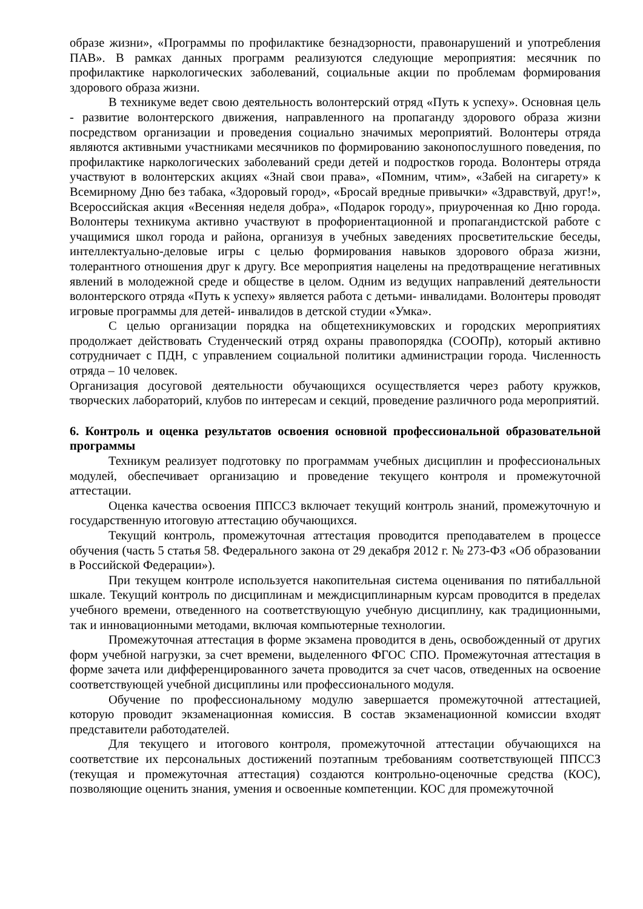образе жизни», «Программы по профилактике безнадзорности, правонарушений и употребления ПАВ». В рамках данных программ реализуются следующие мероприятия: месячник по профилактике наркологических заболеваний, социальные акции по проблемам формирования здорового образа жизни.
В техникуме ведет свою деятельность волонтерский отряд «Путь к успеху». Основная цель - развитие волонтерского движения, направленного на пропаганду здорового образа жизни посредством организации и проведения социально значимых мероприятий. Волонтеры отряда являются активными участниками месячников по формированию законопослушного поведения, по профилактике наркологических заболеваний среди детей и подростков города. Волонтеры отряда участвуют в волонтерских акциях «Знай свои права», «Помним, чтим», «Забей на сигарету» к Всемирному Дню без табака, «Здоровый город», «Бросай вредные привычки» «Здравствуй, друг!», Всероссийская акция «Весенняя неделя добра», «Подарок городу», приуроченная ко Дню города. Волонтеры техникума активно участвуют в профориентационной и пропагандистской работе с учащимися школ города и района, организуя в учебных заведениях просветительские беседы, интеллектуально-деловые игры с целью формирования навыков здорового образа жизни, толерантного отношения друг к другу. Все мероприятия нацелены на предотвращение негативных явлений в молодежной среде и обществе в целом. Одним из ведущих направлений деятельности волонтерского отряда «Путь к успеху» является работа с детьми- инвалидами. Волонтеры проводят игровые программы для детей- инвалидов в детской студии «Умка».
С целью организации порядка на общетехникумовских и городских мероприятиях продолжает действовать Студенческий отряд охраны правопорядка (СООПр), который активно сотрудничает с ПДН, с управлением социальной политики администрации города. Численность отряда – 10 человек.
Организация досуговой деятельности обучающихся осуществляется через работу кружков, творческих лабораторий, клубов по интересам и секций, проведение различного рода мероприятий.
6. Контроль и оценка результатов освоения основной профессиональной образовательной программы
Техникум реализует подготовку по программам учебных дисциплин и профессиональных модулей, обеспечивает организацию и проведение текущего контроля и промежуточной аттестации.
Оценка качества освоения ППССЗ включает текущий контроль знаний, промежуточную и государственную итоговую аттестацию обучающихся.
Текущий контроль, промежуточная аттестация проводится преподавателем в процессе обучения (часть 5 статья 58. Федерального закона от 29 декабря 2012 г. № 273-ФЗ «Об образовании в Российской Федерации»).
При текущем контроле используется накопительная система оценивания по пятибалльной шкале. Текущий контроль по дисциплинам и междисциплинарным курсам проводится в пределах учебного времени, отведенного на соответствующую учебную дисциплину, как традиционными, так и инновационными методами, включая компьютерные технологии.
Промежуточная аттестация в форме экзамена проводится в день, освобожденный от других форм учебной нагрузки, за счет времени, выделенного ФГОС СПО. Промежуточная аттестация в форме зачета или дифференцированного зачета проводится за счет часов, отведенных на освоение соответствующей учебной дисциплины или профессионального модуля.
Обучение по профессиональному модулю завершается промежуточной аттестацией, которую проводит экзаменационная комиссия. В состав экзаменационной комиссии входят представители работодателей.
Для текущего и итогового контроля, промежуточной аттестации обучающихся на соответствие их персональных достижений поэтапным требованиям соответствующей ППССЗ (текущая и промежуточная аттестация) создаются контрольно-оценочные средства (КОС), позволяющие оценить знания, умения и освоенные компетенции. КОС для промежуточной